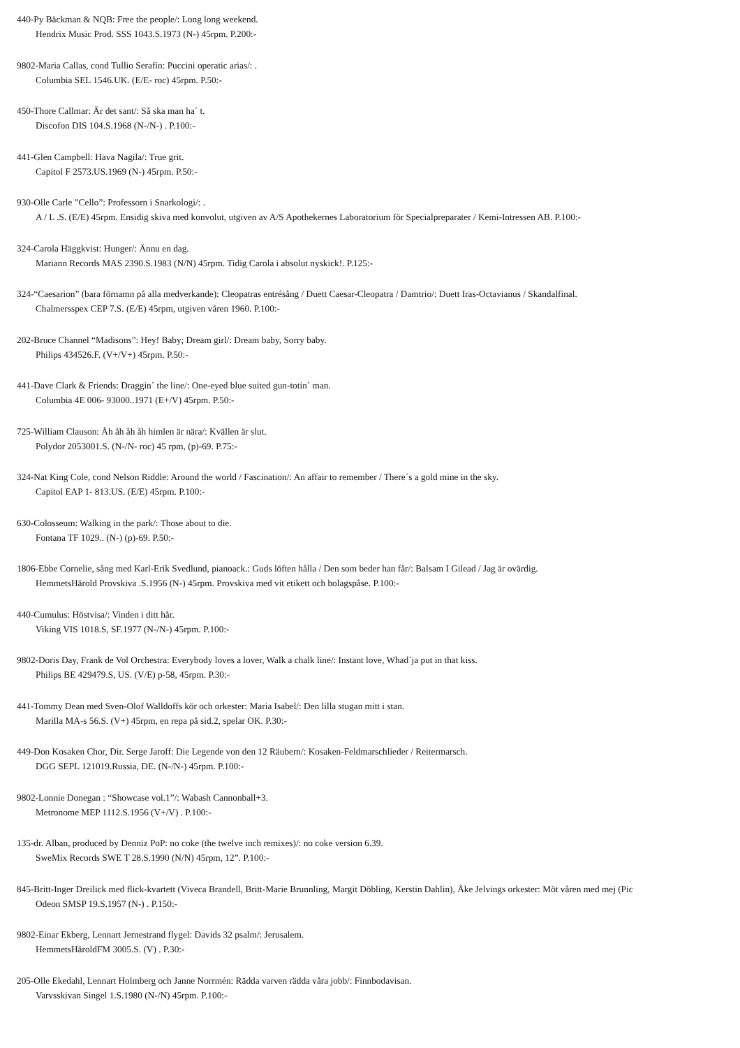440-Py Bäckman & NQB: Free the people/: Long long weekend.
Hendrix Music Prod. SSS 1043.S.1973 (N-) 45rpm. P.200:-
9802-Maria Callas, cond Tullio Serafin: Puccini operatic arias/: .
Columbia SEL 1546.UK. (E/E- roc) 45rpm. P.50:-
450-Thore Callmar: Är det sant/: Så ska man ha´ t.
Discofon DIS 104.S.1968 (N-/N-) . P.100:-
441-Glen Campbell: Hava Nagila/: True grit.
Capitol F 2573.US.1969 (N-) 45rpm. P.50:-
930-Olle Carle ”Cello”: Professorn i Snarkologi/: .
A / L .S. (E/E) 45rpm. Ensidig skiva med konvolut, utgiven av A/S Apothekernes Laboratorium för Specialpreparater / Kemi-Intressen AB. P.100:-
324-Carola Häggkvist: Hunger/: Ännu en dag.
Mariann Records MAS 2390.S.1983 (N/N) 45rpm. Tidig Carola i absolut nyskick!. P.125:-
324-“Caesarion” (bara förnamn på alla medverkande): Cleopatras entrésång / Duett Caesar-Cleopatra / Damtrio/: Duett Iras-Octavianus / Skandalfinal.
Chalmersspex CEP 7.S. (E/E) 45rpm, utgiven våren 1960. P.100:-
202-Bruce Channel “Madisons”: Hey! Baby; Dream girl/: Dream baby, Sorry baby.
Philips 434526.F. (V+/V+) 45rpm. P.50:-
441-Dave Clark & Friends: Draggin´ the line/: One-eyed blue suited gun-totin´ man.
Columbia 4E 006- 93000..1971 (E+/V) 45rpm. P.50:-
725-William Clauson: Åh åh åh åh himlen är nära/: Kvällen är slut.
Polydor 2053001.S. (N-/N- roc) 45 rpm, (p)-69. P.75:-
324-Nat King Cole, cond Nelson Riddle: Around the world / Fascination/: An affair to remember / There´s a gold mine in the sky.
Capitol EAP 1- 813.US. (E/E) 45rpm. P.100:-
630-Colosseum: Walking in the park/: Those about to die.
Fontana TF 1029.. (N-) (p)-69. P.50:-
1806-Ebbe Cornelie, sång med Karl-Erik Svedlund, pianoack.: Guds löften hålla / Den som beder han får/: Balsam I Gilead / Jag är ovärdig.
HemmetsHärold Provskiva .S.1956 (N-) 45rpm. Provskiva med vit etikett och bolagspåse. P.100:-
440-Cumulus: Höstvisa/: Vinden i ditt hår.
Viking VIS 1018.S, SF.1977 (N-/N-) 45rpm. P.100:-
9802-Doris Day, Frank de Vol Orchestra: Everybody loves a lover, Walk a chalk line/: Instant love, Whad´ja put in that kiss.
Philips BE 429479.S, US. (V/E) p-58, 45rpm. P.30:-
441-Tommy Dean med Sven-Olof Walldoffs kör och orkester: Maria Isabel/: Den lilla stugan mitt i stan.
Marilla MA-s 56.S. (V+) 45rpm, en repa på sid.2, spelar OK. P.30:-
449-Don Kosaken Chor, Dir. Serge Jaroff: Die Legende von den 12 Räubern/: Kosaken-Feldmarschlieder / Reitermarsch.
DGG SEPL 121019.Russia, DE. (N-/N-) 45rpm. P.100:-
9802-Lonnie Donegan : “Showcase vol.1”/: Wabash Cannonball+3.
Metronome MEP 1112.S.1956 (V+/V) . P.100:-
135-dr. Alban, produced by Denniz PoP: no coke (the twelve inch remixes)/: no coke version 6.39.
SweMix Records SWE T 28.S.1990 (N/N) 45rpm, 12”. P.100:-
845-Britt-Inger Dreilick med flick-kvartett (Viveca Brandell, Britt-Marie Brunnling, Margit Döbling, Kerstin Dahlin), Åke Jelvings orkester: Möt våren med mej (Pic
Odeon SMSP 19.S.1957 (N-) . P.150:-
9802-Einar Ekberg, Lennart Jernestrand flygel: Davids 32 psalm/: Jerusalem.
HemmetsHäroldFM 3005.S. (V) . P.30:-
205-Olle Ekedahl, Lennart Holmberg och Janne Norrmén: Rädda varven rädda våra jobb/: Finnbodavisan.
Varvsskivan Singel 1.S.1980 (N-/N) 45rpm. P.100:-